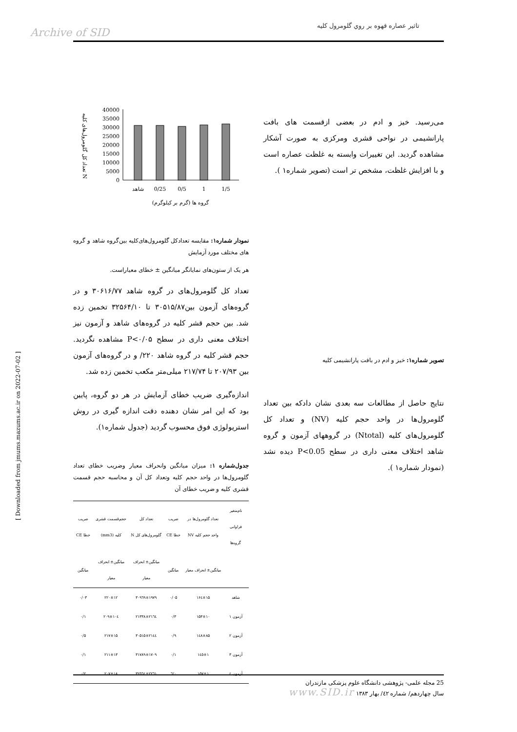تاثير عصاره قهوه بر روي گلومرول كليه
Archive of SID
می‌رسید. خیز و ادم در بعضی ازقسمت های بافت پارانشیمی در نواحی قشری ومرکزی به صورت آشکار مشاهده گردید. این تغییرات وابسته به غلظت عصاره است و با افزایش غلظت، مشخص تر است (تصویر شماره۱ ).
تصویر شماره۱: خیز و ادم در بافت پارانشیمی کلیه
نتایج حاصل از مطالعات سه بعدی نشان دادکه بین تعداد گلومرول‌ها در واحد حجم کلیه (NV) و تعداد کل گلومرول‌های کلیه (Ntotal) در گروههای آزمون و گروه شاهد اختلاف معنی داری در سطح P<0.05 دیده نشد (نمودار شماره۱ ).
40000
35000
30000
25000
20000
15000
10000
5000
0
شاهد
0/25
0/5
1
1/5
گروه ها (گرم بر کیلوگرم)
تعداد کل گلومرول‌های کلیه N
نمودار شماره۱: مقایسه تعدادکل گلومرول‌های‌کلیه بین‌گروه شاهد و گروه های مختلف مورد آزمایش
هر یک از ستون‌های نمایانگر میانگین ± خطای معیاراست.
تعداد کل گلومرول‌های در گروه شاهد ۳۰۶۱۶/۷۷ و در گروه‌های آزمون بین۳۰۵۱۵/۸۷ تا ۳۲۵۶۴/۱۰ تخمین زده شد. بین حجم قشر کلیه در گروه‌های شاهد و آزمون نیز اختلاف معنی داری در سطح P<۰/۰۵ مشاهده نگردید. حجم قشر کلیه در گروه شاهد ۲۲۰/ و در گروه‌های آزمون بین ۲۰۷/۹۳ تا ۲۱۷/۷۴ میلی‌متر مکعب تخمین زده شد.
اندازه‌گیری ضریب خطای آزمایش در هر دو گروه، پایین بود که این امر نشان دهنده دقت اندازه گیری در روش استریولوژی فوق محسوب گردید (جدول شماره۱).
جدول‌شماره ۱: میزان میانگین وانحراف معیار وضریب خطای تعداد گلومرول‌ها در واحد حجم کلیه وتعداد کل آن و محاسبه حجم قسمت قشری کلیه و ضریب خطای آن
| نام‌متغیر فراوانی گروه‌ها | تعداد گلومرول‌ها در واحد حجم کلیه NV | ضریب خطا CE | تعداد کل گلومرول‌های کل N | حجم‌قسمت قشری کلیه (mm3) | ضریب خطا CE |
| --- | --- | --- | --- | --- | --- |
| | میانگین± انحراف معیار | میانگین | میانگین± انحراف معیار | میانگین± انحراف معیار | میانگین |
| شاهد | ۱۶٤±۱۵ | ۰/۰۵ | ۳۰۹٦۹±۱۹۷۹ | ۲۲۰±۱۲ | ۰/۰۳ |
| آزمون ۱ | ۱۵۳±۱۰ | ۰/۳ | ۲۱۳۳۸±۲۱٦٤ | ۲۰۹±۱۰٤ | ۰/۱ |
| آزمون ۲ | ۱٤۸±۸۵ | ۰/۹ | ۳۰۵۱۵±۲۱٤٤ | ۲۱۷±۱۵ | ۰/۵ |
| آزمون ۳ | ۱٤٥±۱ | ۰/۱ | ۳۱۷۸۹±۱۷۰۹ | ۲۱۱±۱۳ | ۰/۱ |
| آزمون ٤ | ۱۵۷±۱ | ۰/٦ | ۳۲۵٦٤±۲۲٦۱ | ۲۰۷±۱۸ | ۰/۲ |
25 مجله علمی- پژوهشی دانشگاه علوم پزشکی مازندران
سال چهاردهم/ شماره ٤٢/ بهار ۱۳۸۳ www.SID.ir
[ Downloaded from jmums.mazums.ac.ir on 2022-07-02 ]